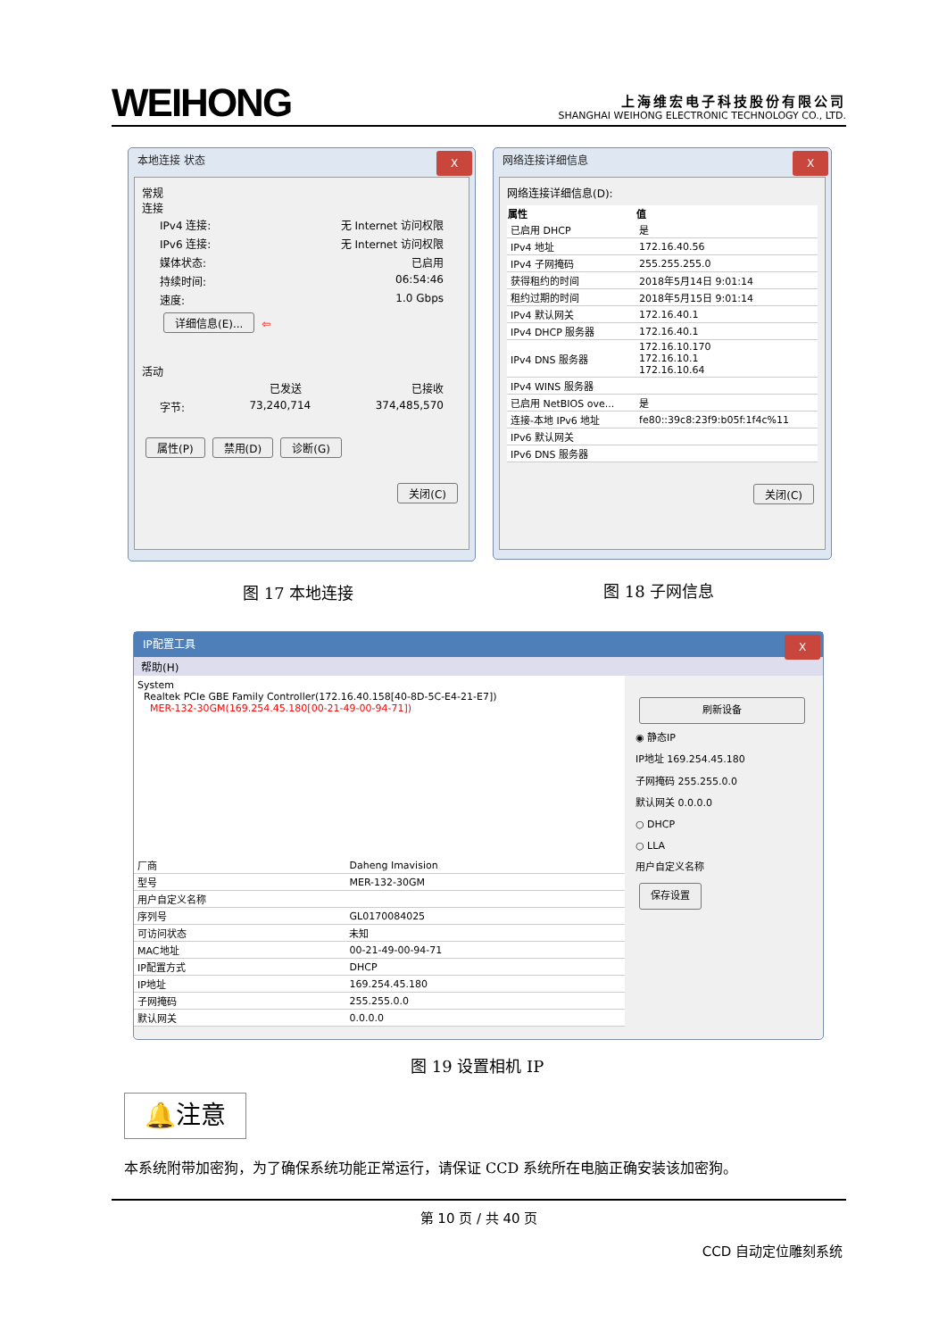WEIHONG
上海维宏电子科技股份有限公司
SHANGHAI WEIHONG ELECTRONIC TECHNOLOGY CO., LTD.
本地连接 状态 X
常规
连接
IPv4 连接: 无 Internet 访问权限
IPv6 连接: 无 Internet 访问权限
媒体状态: 已启用
持续时间: 06:54:46
速度: 1.0 Gbps
详细信息(E)... ⇦
活动
已发送 已接收
字节: 73,240,714 374,485,570
属性(P) 禁用(D) 诊断(G)
关闭(C)
网络连接详细信息 X
网络连接详细信息(D):
| 属性 | 值 |
| --- | --- |
| 已启用 DHCP | 是 |
| IPv4 地址 | 172.16.40.56 |
| IPv4 子网掩码 | 255.255.255.0 |
| 获得租约的时间 | 2018年5月14日 9:01:14 |
| 租约过期的时间 | 2018年5月15日 9:01:14 |
| IPv4 默认网关 | 172.16.40.1 |
| IPv4 DHCP 服务器 | 172.16.40.1 |
| IPv4 DNS 服务器 | 172.16.10.170 172.16.10.1 172.16.10.64 |
| IPv4 WINS 服务器 | |
| 已启用 NetBIOS ove... | 是 |
| 连接-本地 IPv6 地址 | fe80::39c8:23f9:b05f:1f4c%11 |
| IPv6 默认网关 | |
| IPv6 DNS 服务器 | |
关闭(C)
图 17 本地连接 图 18 子网信息
IP配置工具 X
帮助(H)
System
Realtek PCIe GBE Family Controller(172.16.40.158[40-8D-5C-E4-21-E7])
MER-132-30GM(169.254.45.180[00-21-49-00-94-71])
| 厂商 | Daheng Imavision |
| 型号 | MER-132-30GM |
| 用户自定义名称 | |
| 序列号 | GL0170084025 |
| 可访问状态 | 未知 |
| MAC地址 | 00-21-49-00-94-71 |
| IP配置方式 | DHCP |
| IP地址 | 169.254.45.180 |
| 子网掩码 | 255.255.0.0 |
| 默认网关 | 0.0.0.0 |
刷新设备
◉ 静态IP
IP地址 169.254.45.180
子网掩码 255.255.0.0
默认网关 0.0.0.0
○ DHCP
○ LLA
用户自定义名称
保存设置
图 19 设置相机 IP
🔔注意
本系统附带加密狗，为了确保系统功能正常运行，请保证 CCD 系统所在电脑正确安装该加密狗。
第 10 页 / 共 40 页
CCD 自动定位雕刻系统